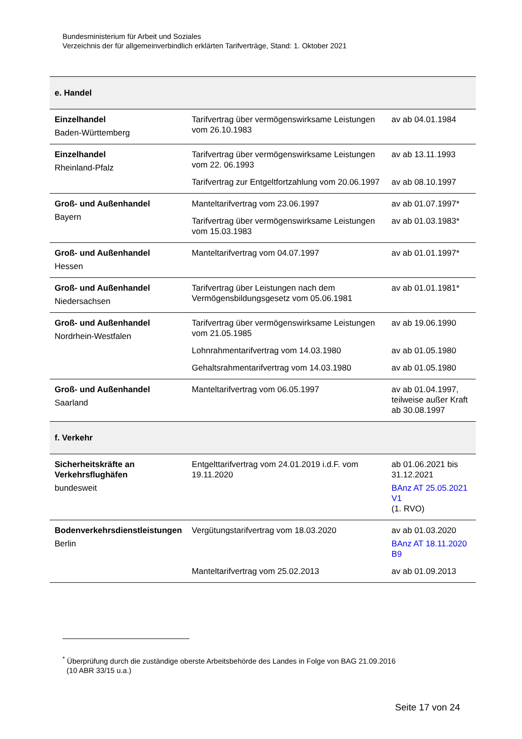Bundesministerium für Arbeit und Soziales
Verzeichnis der für allgemeinverbindlich erklärten Tarifverträge, Stand: 1. Oktober 2021
| e. Handel | | |
| Einzelhandel Baden-Württemberg | Tarifvertrag über vermögenswirksame Leistungen vom 26.10.1983 | av ab 04.01.1984 |
| Einzelhandel Rheinland-Pfalz | Tarifvertrag über vermögenswirksame Leistungen vom 22. 06.1993 | av ab 13.11.1993 |
| | Tarifvertrag zur Entgeltfortzahlung vom 20.06.1997 | av ab 08.10.1997 |
| Groß- und Außenhandel Bayern | Manteltarifvertrag vom 23.06.1997 | av ab 01.07.1997* |
| | Tarifvertrag über vermögenswirksame Leistungen vom 15.03.1983 | av ab 01.03.1983* |
| Groß- und Außenhandel Hessen | Manteltarifvertrag vom 04.07.1997 | av ab 01.01.1997* |
| Groß- und Außenhandel Niedersachsen | Tarifvertrag über Leistungen nach dem Vermögensbildungsgesetz vom 05.06.1981 | av ab 01.01.1981* |
| Groß- und Außenhandel Nordrhein-Westfalen | Tarifvertrag über vermögenswirksame Leistungen vom 21.05.1985 | av ab 19.06.1990 |
| | Lohnrahmentarifvertrag vom 14.03.1980 | av ab 01.05.1980 |
| | Gehaltsrahmentarifvertrag vom 14.03.1980 | av ab 01.05.1980 |
| Groß- und Außenhandel Saarland | Manteltarifvertrag vom 06.05.1997 | av ab 01.04.1997, teilweise außer Kraft ab 30.08.1997 |
| f. Verkehr | | |
| Sicherheitskräfte an Verkehrsflughäfen bundesweit | Entgelttarifvertrag vom 24.01.2019 i.d.F. vom 19.11.2020 | ab 01.06.2021 bis 31.12.2021 BAnz AT 25.05.2021 V1 (1. RVO) |
| Bodenverkehrsdienstleistungen Berlin | Vergütungstarifvertrag vom 18.03.2020 | av ab 01.03.2020 BAnz AT 18.11.2020 B9 |
| | Manteltarifvertrag vom 25.02.2013 | av ab 01.09.2013 |
<sup>*</sup> Überprüfung durch die zuständige oberste Arbeitsbehörde des Landes in Folge von BAG 21.09.2016
(10 ABR 33/15 u.a.)
Seite 17 von 24